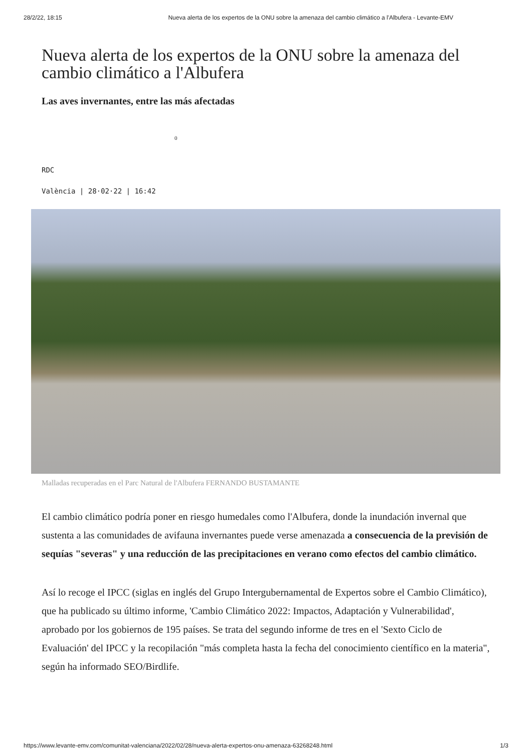28/2/22, 18:15 Nueva alerta de los expertos de la ONU sobre la amenaza del cambio climático a l'Albufera - Levante-EMV
Nueva alerta de los expertos de la ONU sobre la amenaza del cambio climático a l'Albufera
Las aves invernantes, entre las más afectadas
0
RDC
València | 28·02·22 | 16:42
Malladas recuperadas en el Parc Natural de l'Albufera FERNANDO BUSTAMANTE
El cambio climático podría poner en riesgo humedales como l'Albufera, donde la inundación invernal que sustenta a las comunidades de avifauna invernantes puede verse amenazada a consecuencia de la previsión de sequías "severas" y una reducción de las precipitaciones en verano como efectos del cambio climático.
Así lo recoge el IPCC (siglas en inglés del Grupo Intergubernamental de Expertos sobre el Cambio Climático), que ha publicado su último informe, 'Cambio Climático 2022: Impactos, Adaptación y Vulnerabilidad', aprobado por los gobiernos de 195 países. Se trata del segundo informe de tres en el 'Sexto Ciclo de Evaluación' del IPCC y la recopilación "más completa hasta la fecha del conocimiento científico en la materia", según ha informado SEO/Birdlife.
https://www.levante-emv.com/comunitat-valenciana/2022/02/28/nueva-alerta-expertos-onu-amenaza-63268248.html 1/3